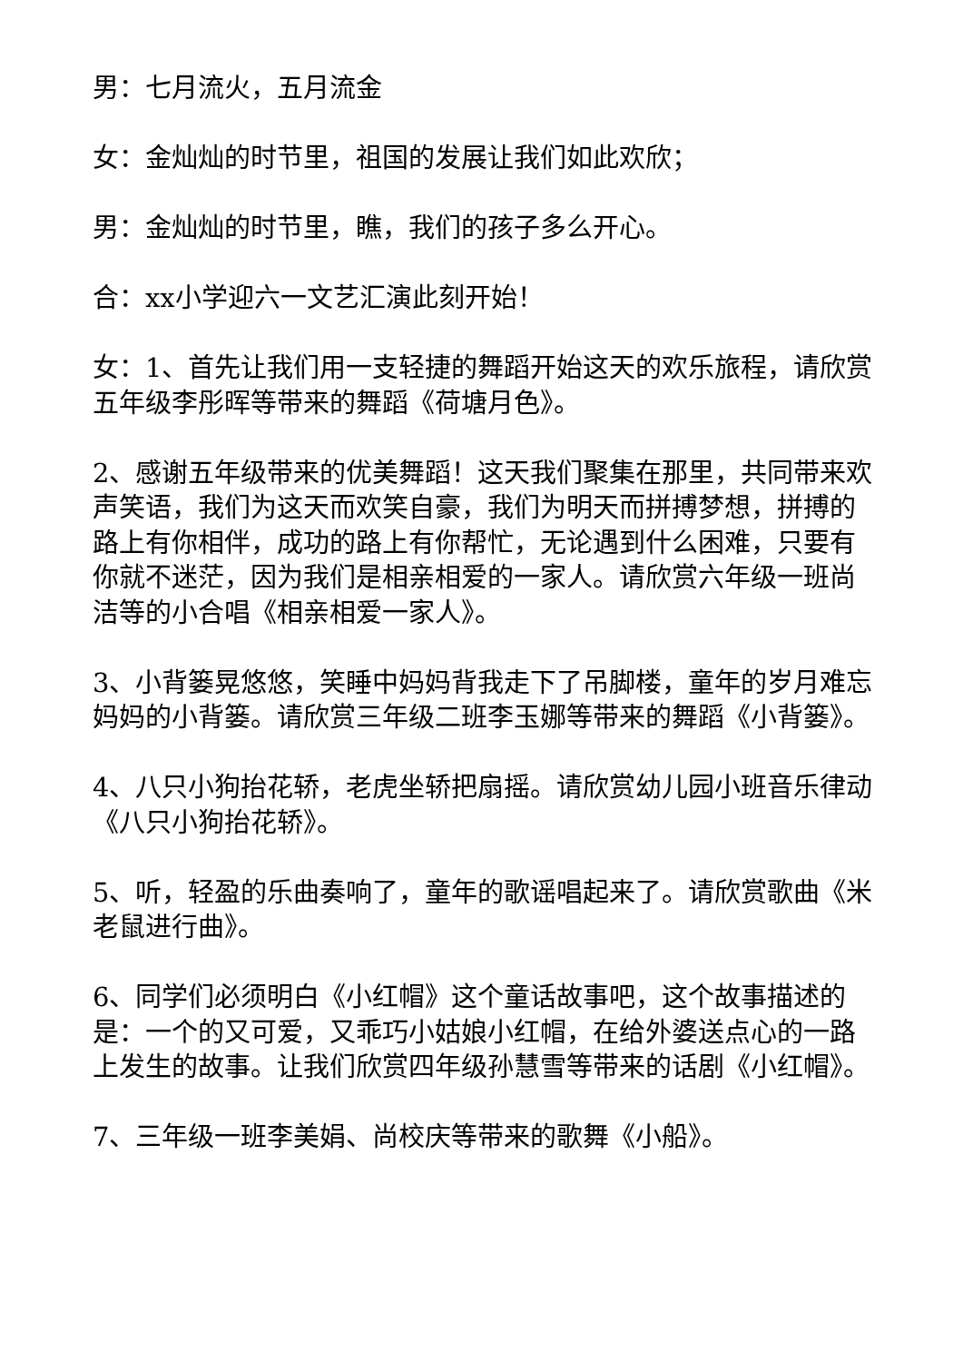男：七月流火，五月流金
女：金灿灿的时节里，祖国的发展让我们如此欢欣；
男：金灿灿的时节里，瞧，我们的孩子多么开心。
合：xx小学迎六一文艺汇演此刻开始！
女：1、首先让我们用一支轻捷的舞蹈开始这天的欢乐旅程，请欣赏五年级李彤晖等带来的舞蹈《荷塘月色》。
2、感谢五年级带来的优美舞蹈！这天我们聚集在那里，共同带来欢声笑语，我们为这天而欢笑自豪，我们为明天而拼搏梦想，拼搏的路上有你相伴，成功的路上有你帮忙，无论遇到什么困难，只要有你就不迷茫，因为我们是相亲相爱的一家人。请欣赏六年级一班尚洁等的小合唱《相亲相爱一家人》。
3、小背篓晃悠悠，笑睡中妈妈背我走下了吊脚楼，童年的岁月难忘妈妈的小背篓。请欣赏三年级二班李玉娜等带来的舞蹈《小背篓》。
4、八只小狗抬花轿，老虎坐轿把扇摇。请欣赏幼儿园小班音乐律动《八只小狗抬花轿》。
5、听，轻盈的乐曲奏响了，童年的歌谣唱起来了。请欣赏歌曲《米老鼠进行曲》。
6、同学们必须明白《小红帽》这个童话故事吧，这个故事描述的是：一个的又可爱，又乖巧小姑娘小红帽，在给外婆送点心的一路上发生的故事。让我们欣赏四年级孙慧雪等带来的话剧《小红帽》。
7、三年级一班李美娟、尚校庆等带来的歌舞《小船》。